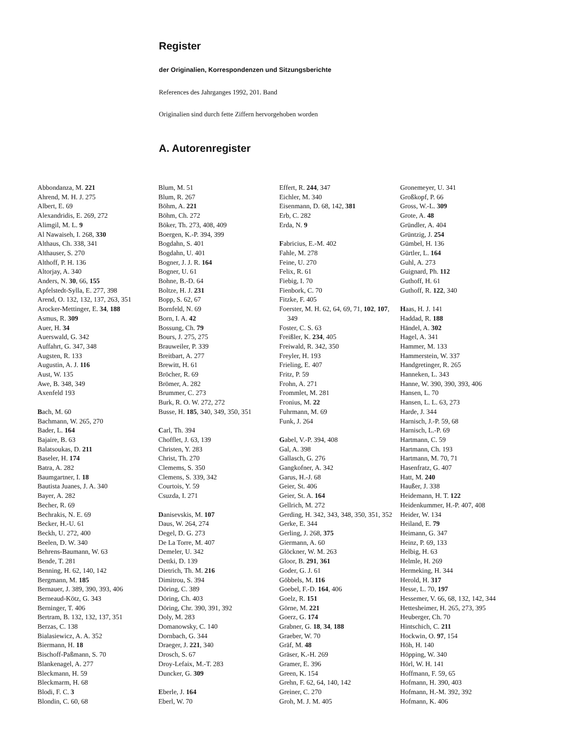Register
der Originalien, Korrespondenzen und Sitzungsberichte
References des Jahrganges 1992, 201. Band
Originalien sind durch fette Ziffern hervorgehoben worden
A. Autorenregister
Abbondanza, M. 221
Ahrend, M. H. J. 275
Albert, E. 69
Alexandridis, E. 269, 272
Alimgil, M. L. 9
Al Nawaiseh, I. 268, 330
Althaus, Ch. 338, 341
Althauser, S. 270
Althoff, P. H. 136
Altorjay, A. 340
Anders, N. 30, 66, 155
Apfelstedt-Sylla, E. 277, 398
Arend, O. 132, 132, 137, 263, 351
Arocker-Mettinger, E. 34, 188
Asmus, R. 309
Auer, H. 34
Auerswald, G. 342
Auffahrt, G. 347, 348
Augsten, R. 133
Augustin, A. J. 116
Aust, W. 135
Awe, B. 348, 349
Axenfeld 193
Bach, M. 60
Bachmann, W. 265, 270
Bader, L. 164
Bajaire, B. 63
Balatsoukas, D. 211
Baseler, H. 174
Batra, A. 282
Baumgartner, I. 18
Bautista Juanes, J. A. 340
Bayer, A. 282
Becher, R. 69
Bechrakis, N. E. 69
Becker, H.-U. 61
Beckh, U. 272, 400
Beelen, D. W. 340
Behrens-Baumann, W. 63
Bende, T. 281
Benning, H. 62, 140, 142
Bergmann, M. 185
Bernauer, J. 389, 390, 393, 406
Berneaud-Kötz, G. 343
Berninger, T. 406
Bertram, B. 132, 132, 137, 351
Berzas, C. 138
Bialasiewicz, A. A. 352
Biermann, H. 18
Bischoff-Paßmann, S. 70
Blankenagel, A. 277
Bleckmann, H. 59
Bleckmarm, H. 68
Blodi, F. C. 3
Blondin, C. 60, 68
Blum, M. 51
Blum, R. 267
Böhm, A. 221
Böhm, Ch. 272
Böker, Th. 273, 408, 409
Boergen, K.-P. 394, 399
Bogdahn, S. 401
Bogdahn, U. 401
Bogner, J. J. R. 164
Bogner, U. 61
Bohne, B.-D. 64
Boltze, H. J. 231
Bopp, S. 62, 67
Bornfeld, N. 69
Born, I. A. 42
Bossung, Ch. 79
Bours, J. 275, 275
Brauweiler, P. 339
Breitbart, A. 277
Brewitt, H. 61
Bröcher, R. 69
Brömer, A. 282
Brummer, C. 273
Burk, R. O. W. 272, 272
Busse, H. 185, 340, 349, 350, 351
Carl, Th. 394
Chofflet, J. 63, 139
Christen, Y. 283
Christ, Th. 270
Clemems, S. 350
Clemens, S. 339, 342
Courtois, Y. 59
Csuzda, I. 271
Danisevskis, M. 107
Daus, W. 264, 274
Degel, D. G. 273
De La Torre, M. 407
Demeler, U. 342
Dettki, D. 139
Dietrich, Th. M. 216
Dimitrou, S. 394
Döring, C. 389
Döring, Ch. 403
Döring, Chr. 390, 391, 392
Doly, M. 283
Domanowsky, C. 140
Dornbach, G. 344
Draeger, J. 221, 340
Drosch, S. 67
Droy-Lefaix, M.-T. 283
Duncker, G. 309
Eberle, J. 164
Eberl, W. 70
Effert, R. 244, 347
Eichler, M. 340
Eisenmann, D. 68, 142, 381
Erb, C. 282
Erda, N. 9
Fabricius, E.-M. 402
Fahle, M. 278
Feine, U. 270
Felix, R. 61
Fiebig, I. 70
Fienbork, C. 70
Fitzke, F. 405
Foerster, M. H. 62, 64, 69, 71, 102, 107, 349
Foster, C. S. 63
Freißler, K. 234, 405
Freiwald, R. 342, 350
Freyler, H. 193
Frieling, E. 407
Fritz, P. 59
Frohn, A. 271
Frommlet, M. 281
Fronius, M. 22
Fuhrmann, M. 69
Funk, J. 264
Gabel, V.-P. 394, 408
Gal, A. 398
Gallasch, G. 276
Gangkofner, A. 342
Garus, H.-J. 68
Geier, St. 406
Geier, St. A. 164
Gellrich, M. 272
Gerding, H. 342, 343, 348, 350, 351, 352
Gerke, E. 344
Gerling, J. 268, 375
Giermann, A. 60
Glöckner, W. M. 263
Gloor, B. 291, 361
Goder, G. J. 61
Göbbels, M. 116
Goebel, F.-D. 164, 406
Goelz, R. 151
Görne, M. 221
Goerz, G. 174
Grabner, G. 18, 34, 188
Graeber, W. 70
Gräf, M. 48
Gräser, K.-H. 269
Gramer, E. 396
Green, K. 154
Grehn, F. 62, 64, 140, 142
Greiner, C. 270
Groh, M. J. M. 405
Gronemeyer, U. 341
Großkopf, P. 66
Gross, W.-L. 309
Grote, A. 48
Gründler, A. 404
Grüntzig, J. 254
Gümbel, H. 136
Gürtler, L. 164
Guhl, A. 273
Guignard, Ph. 112
Guthoff, H. 61
Guthoff, R. 122, 340
Haas, H. J. 141
Haddad, R. 188
Händel, A. 302
Hagel, A. 341
Hammer, M. 133
Hammerstein, W. 337
Handgretinger, R. 265
Hanneken, L. 343
Hanne, W. 390, 390, 393, 406
Hansen, L. 70
Hansen, L. L. 63, 273
Harde, J. 344
Harnisch, J.-P. 59, 68
Harnisch, L.-P. 69
Hartmann, C. 59
Hartmann, Ch. 193
Hartmann, M. 70, 71
Hasenfratz, G. 407
Hatt, M. 240
Haußer, J. 338
Heidemann, H. T. 122
Heidenkummer, H.-P. 407, 408
Heider, W. 134
Heiland, E. 79
Heimann, G. 347
Heinz, P. 69, 133
Helbig, H. 63
Helmle, H. 269
Hermeking, H. 344
Herold, H. 317
Hesse, L. 70, 197
Hessemer, V. 66, 68, 132, 142, 344
Hettesheimer, H. 265, 273, 395
Heuberger, Ch. 70
Hintschich, C. 211
Hockwin, O. 97, 154
Höh, H. 140
Höpping, W. 340
Hörl, W. H. 141
Hoffmann, F. 59, 65
Hofmann, H. 390, 403
Hofmann, H.-M. 392, 392
Hofmann, K. 406